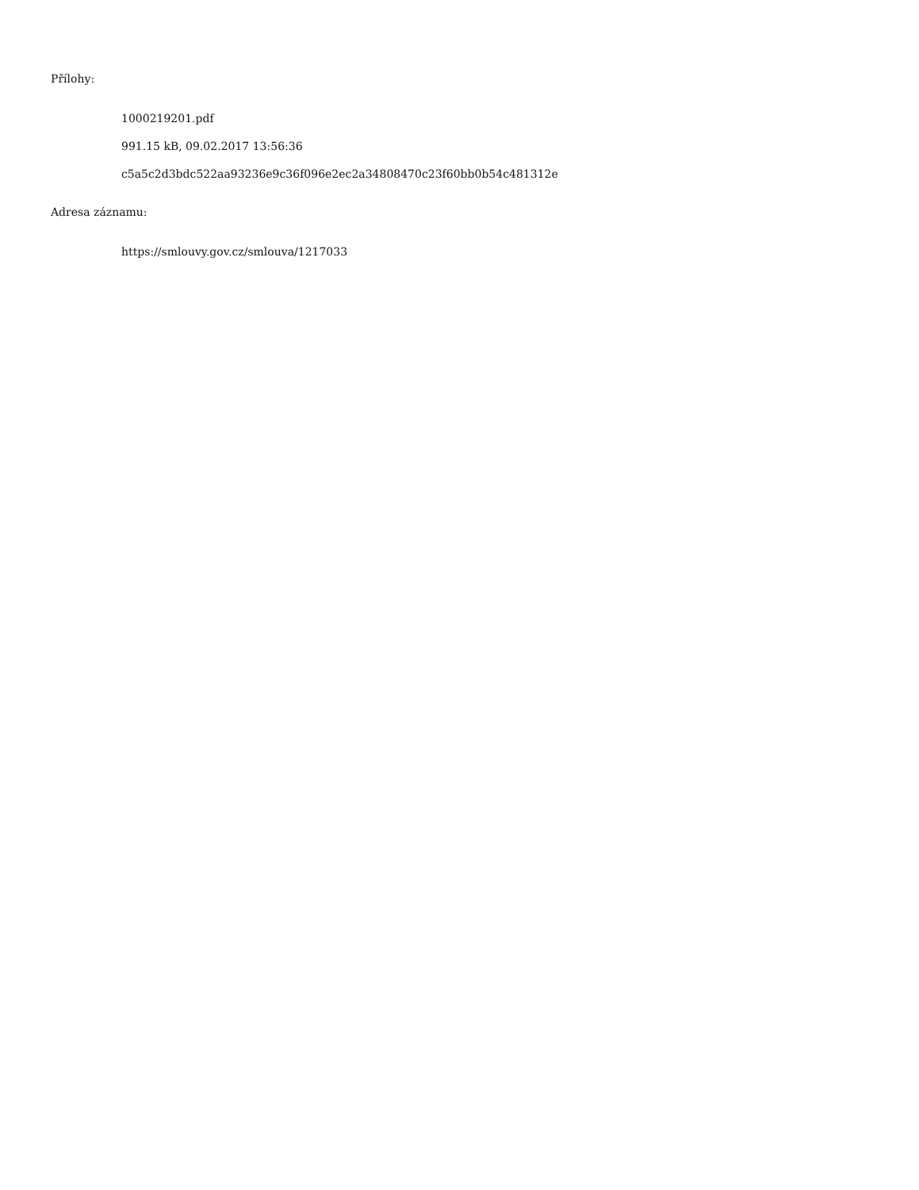Přílohy:
1000219201.pdf
991.15 kB, 09.02.2017 13:56:36
c5a5c2d3bdc522aa93236e9c36f096e2ec2a34808470c23f60bb0b54c481312e
Adresa záznamu:
https://smlouvy.gov.cz/smlouva/1217033